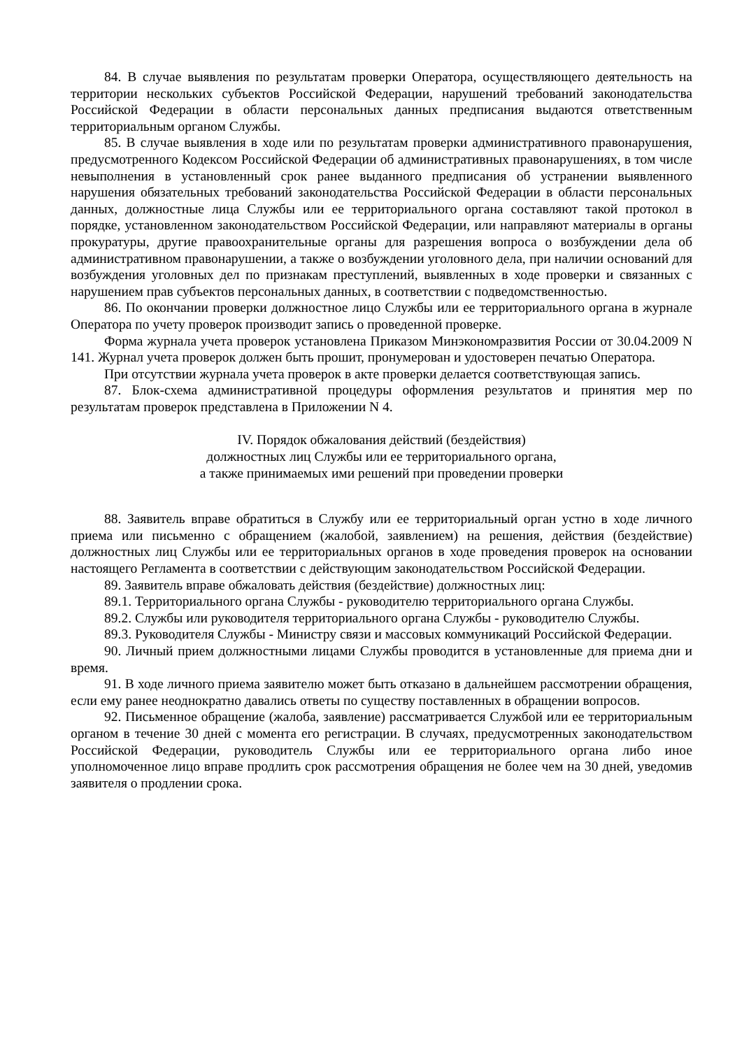84. В случае выявления по результатам проверки Оператора, осуществляющего деятельность на территории нескольких субъектов Российской Федерации, нарушений требований законодательства Российской Федерации в области персональных данных предписания выдаются ответственным территориальным органом Службы.
85. В случае выявления в ходе или по результатам проверки административного правонарушения, предусмотренного Кодексом Российской Федерации об административных правонарушениях, в том числе невыполнения в установленный срок ранее выданного предписания об устранении выявленного нарушения обязательных требований законодательства Российской Федерации в области персональных данных, должностные лица Службы или ее территориального органа составляют такой протокол в порядке, установленном законодательством Российской Федерации, или направляют материалы в органы прокуратуры, другие правоохранительные органы для разрешения вопроса о возбуждении дела об административном правонарушении, а также о возбуждении уголовного дела, при наличии оснований для возбуждения уголовных дел по признакам преступлений, выявленных в ходе проверки и связанных с нарушением прав субъектов персональных данных, в соответствии с подведомственностью.
86. По окончании проверки должностное лицо Службы или ее территориального органа в журнале Оператора по учету проверок производит запись о проведенной проверке.
Форма журнала учета проверок установлена Приказом Минэкономразвития России от 30.04.2009 N 141. Журнал учета проверок должен быть прошит, пронумерован и удостоверен печатью Оператора.
При отсутствии журнала учета проверок в акте проверки делается соответствующая запись.
87. Блок-схема административной процедуры оформления результатов и принятия мер по результатам проверок представлена в Приложении N 4.
IV. Порядок обжалования действий (бездействия)
должностных лиц Службы или ее территориального органа,
а также принимаемых ими решений при проведении проверки
88. Заявитель вправе обратиться в Службу или ее территориальный орган устно в ходе личного приема или письменно с обращением (жалобой, заявлением) на решения, действия (бездействие) должностных лиц Службы или ее территориальных органов в ходе проведения проверок на основании настоящего Регламента в соответствии с действующим законодательством Российской Федерации.
89. Заявитель вправе обжаловать действия (бездействие) должностных лиц:
89.1. Территориального органа Службы - руководителю территориального органа Службы.
89.2. Службы или руководителя территориального органа Службы - руководителю Службы.
89.3. Руководителя Службы - Министру связи и массовых коммуникаций Российской Федерации.
90. Личный прием должностными лицами Службы проводится в установленные для приема дни и время.
91. В ходе личного приема заявителю может быть отказано в дальнейшем рассмотрении обращения, если ему ранее неоднократно давались ответы по существу поставленных в обращении вопросов.
92. Письменное обращение (жалоба, заявление) рассматривается Службой или ее территориальным органом в течение 30 дней с момента его регистрации. В случаях, предусмотренных законодательством Российской Федерации, руководитель Службы или ее территориального органа либо иное уполномоченное лицо вправе продлить срок рассмотрения обращения не более чем на 30 дней, уведомив заявителя о продлении срока.